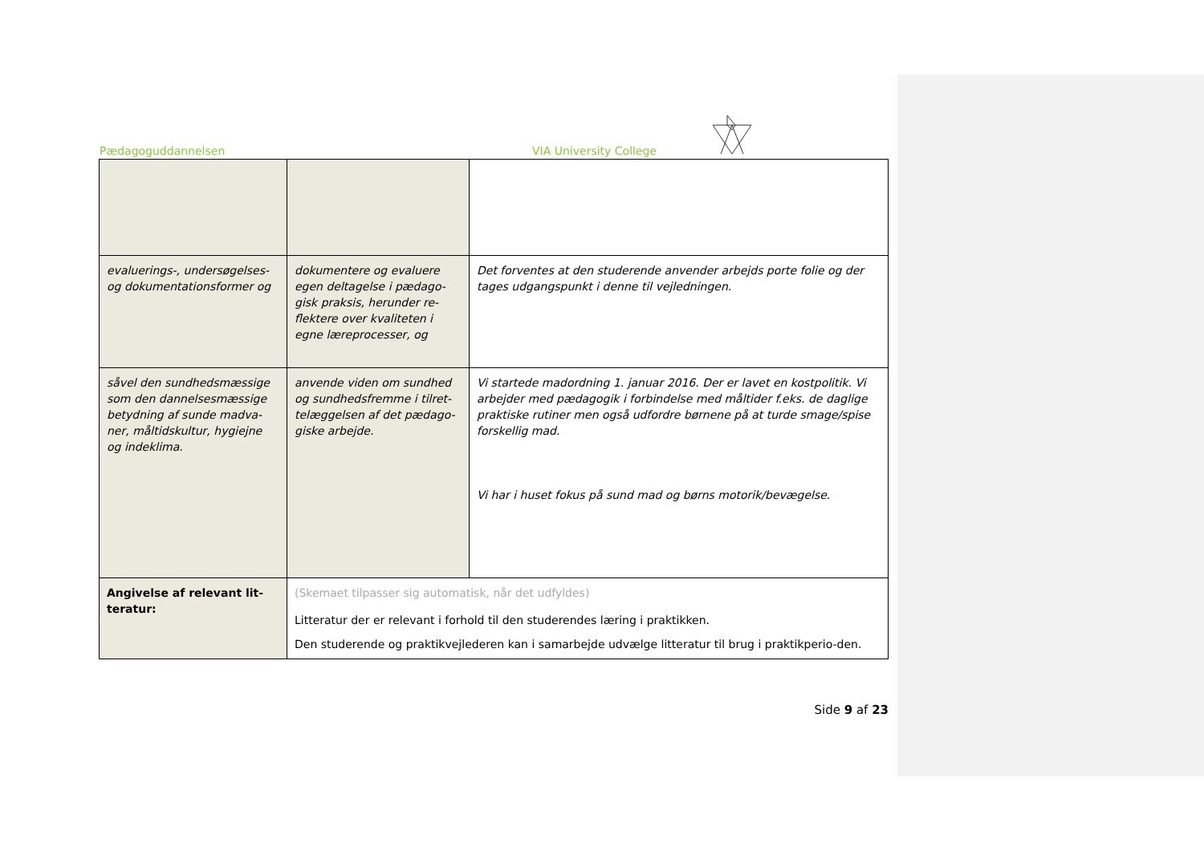Pædagoguddannelsen VIA University College
| evaluerings-, undersøgelses- og dokumentationsformer og | dokumentere og evaluere egen deltagelse i pædago-gisk praksis, herunder re-flektere over kvaliteten i egne læreprocesser, og | Det forventes at den studerende anvender arbejds porte folie og der tages udgangspunkt i denne til vejledningen. |
| såvel den sundhedsmæssige som den dannelsesmæssige betydning af sunde madva-ner, måltidskultur, hygiejne og indeklima. | anvende viden om sundhed og sundhedsfremme i tilret-telæggelsen af det pædago-giske arbejde. | Vi startede madordning 1. januar 2016. Der er lavet en kostpolitik. Vi arbejder med pædagogik i forbindelse med måltider f.eks. de daglige praktiske rutiner men også udfordre børnene på at turde smage/spise forskellig mad. Vi har i huset fokus på sund mad og børns motorik/bevægelse. |
| Angivelse af relevant lit-teratur: | (Skemaet tilpasser sig automatisk, når det udfyldes) Litteratur der er relevant i forhold til den studerendes læring i praktikken. Den studerende og praktikvejlederen kan i samarbejde udvælge litteratur til brug i praktikperio-den. | |
Side 9 af 23